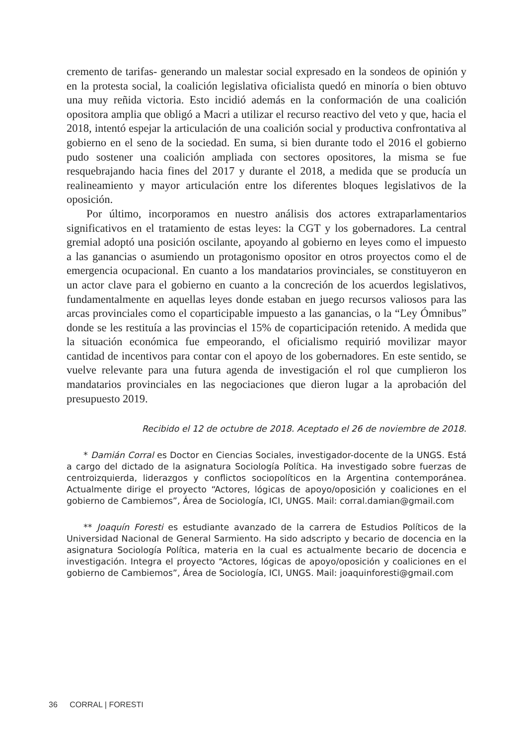cremento de tarifas- generando un malestar social expresado en la sondeos de opinión y en la protesta social, la coalición legislativa oficialista quedó en minoría o bien obtuvo una muy reñida victoria. Esto incidió además en la conformación de una coalición opositora amplia que obligó a Macri a utilizar el recurso reactivo del veto y que, hacia el 2018, intentó espejar la articulación de una coalición social y productiva confrontativa al gobierno en el seno de la sociedad. En suma, si bien durante todo el 2016 el gobierno pudo sostener una coalición ampliada con sectores opositores, la misma se fue resquebrajando hacia fines del 2017 y durante el 2018, a medida que se producía un realineamiento y mayor articulación entre los diferentes bloques legislativos de la oposición.
Por último, incorporamos en nuestro análisis dos actores extraparlamentarios significativos en el tratamiento de estas leyes: la CGT y los gobernadores. La central gremial adoptó una posición oscilante, apoyando al gobierno en leyes como el impuesto a las ganancias o asumiendo un protagonismo opositor en otros proyectos como el de emergencia ocupacional. En cuanto a los mandatarios provinciales, se constituyeron en un actor clave para el gobierno en cuanto a la concreción de los acuerdos legislativos, fundamentalmente en aquellas leyes donde estaban en juego recursos valiosos para las arcas provinciales como el coparticipable impuesto a las ganancias, o la “Ley Ómnibus” donde se les restituía a las provincias el 15% de coparticipación retenido. A medida que la situación económica fue empeorando, el oficialismo requirió movilizar mayor cantidad de incentivos para contar con el apoyo de los gobernadores. En este sentido, se vuelve relevante para una futura agenda de investigación el rol que cumplieron los mandatarios provinciales en las negociaciones que dieron lugar a la aprobación del presupuesto 2019.
Recibido el 12 de octubre de 2018. Aceptado el 26 de noviembre de 2018.
* Damián Corral es Doctor en Ciencias Sociales, investigador-docente de la UNGS. Está a cargo del dictado de la asignatura Sociología Política. Ha investigado sobre fuerzas de centroizquierda, liderazgos y conflictos sociopolíticos en la Argentina contemporánea. Actualmente dirige el proyecto “Actores, lógicas de apoyo/oposición y coaliciones en el gobierno de Cambiemos”, Área de Sociología, ICI, UNGS. Mail: corral.damian@gmail.com
** Joaquín Foresti es estudiante avanzado de la carrera de Estudios Políticos de la Universidad Nacional de General Sarmiento. Ha sido adscripto y becario de docencia en la asignatura Sociología Política, materia en la cual es actualmente becario de docencia e investigación. Integra el proyecto “Actores, lógicas de apoyo/oposición y coaliciones en el gobierno de Cambiemos”, Área de Sociología, ICI, UNGS. Mail: joaquinforesti@gmail.com
36 CORRAL | FORESTI